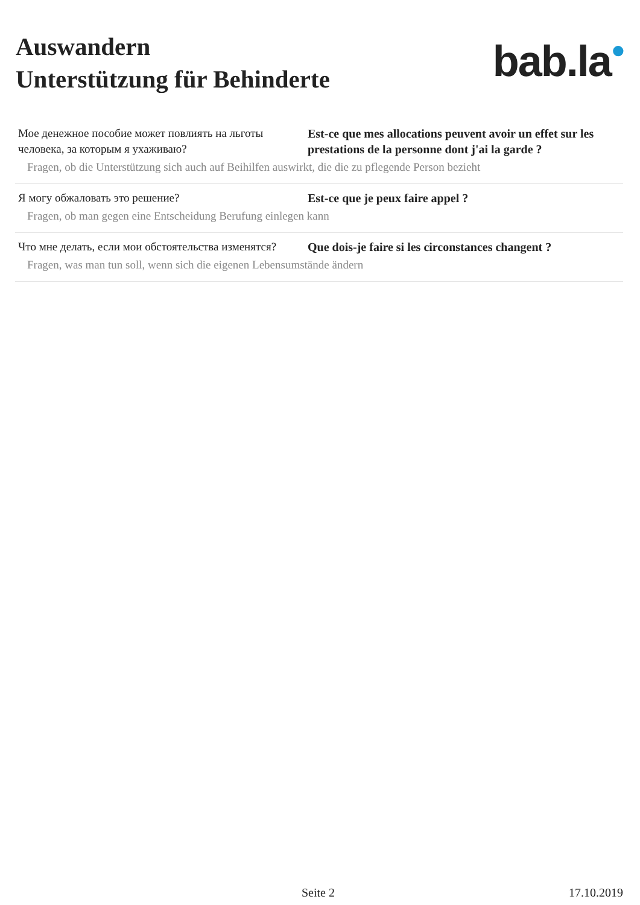Auswandern
Unterstützung für Behinderte
bab.la●
| Мое денежное пособие может повлиять на льготы человека, за которым я ухаживаю? | Est-ce que mes allocations peuvent avoir un effet sur les prestations de la personne dont j'ai la garde ? |
| Fragen, ob die Unterstützung sich auch auf Beihilfen auswirkt, die die zu pflegende Person bezieht | |
| Я могу обжаловать это решение? | Est-ce que je peux faire appel ? |
| Fragen, ob man gegen eine Entscheidung Berufung einlegen kann | |
| Что мне делать, если мои обстоятельства изменятся? | Que dois-je faire si les circonstances changent ? |
| Fragen, was man tun soll, wenn sich die eigenen Lebensumstände ändern | |
Seite 2 17.10.2019